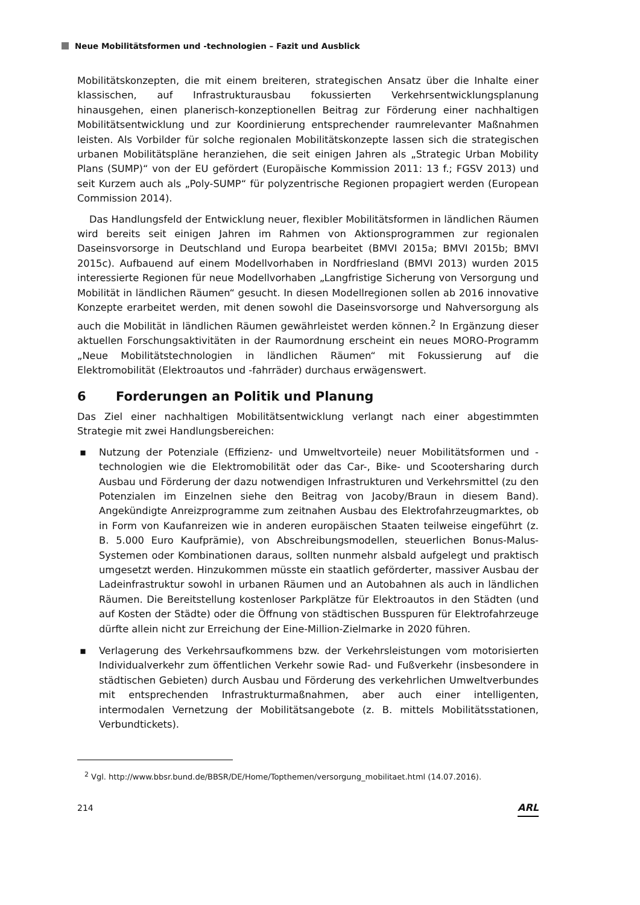Neue Mobilitätsformen und -technologien – Fazit und Ausblick
Mobilitätskonzepten, die mit einem breiteren, strategischen Ansatz über die Inhalte einer klassischen, auf Infrastrukturausbau fokussierten Verkehrsentwicklungsplanung hinausgehen, einen planerisch-konzeptionellen Beitrag zur Förderung einer nachhaltigen Mobilitätsentwicklung und zur Koordinierung entsprechender raumrelevanter Maßnahmen leisten. Als Vorbilder für solche regionalen Mobilitätskonzepte lassen sich die strategischen urbanen Mobilitätspläne heranziehen, die seit einigen Jahren als „Strategic Urban Mobility Plans (SUMP)“ von der EU gefördert (Europäische Kommission 2011: 13 f.; FGSV 2013) und seit Kurzem auch als „Poly-SUMP“ für polyzentrische Regionen propagiert werden (European Commission 2014).
Das Handlungsfeld der Entwicklung neuer, flexibler Mobilitätsformen in ländlichen Räumen wird bereits seit einigen Jahren im Rahmen von Aktionsprogrammen zur regionalen Daseinsvorsorge in Deutschland und Europa bearbeitet (BMVI 2015a; BMVI 2015b; BMVI 2015c). Aufbauend auf einem Modellvorhaben in Nordfriesland (BMVI 2013) wurden 2015 interessierte Regionen für neue Modellvorhaben „Langfristige Sicherung von Versorgung und Mobilität in ländlichen Räumen“ gesucht. In diesen Modellregionen sollen ab 2016 innovative Konzepte erarbeitet werden, mit denen sowohl die Daseinsvorsorge und Nahversorgung als auch die Mobilität in ländlichen Räumen gewährleistet werden können.<sup>2</sup> In Ergänzung dieser aktuellen Forschungsaktivitäten in der Raumordnung erscheint ein neues MORO-Programm „Neue Mobilitätstechnologien in ländlichen Räumen“ mit Fokussierung auf die Elektromobilität (Elektroautos und -fahrräder) durchaus erwägenswert.
6 Forderungen an Politik und Planung
Das Ziel einer nachhaltigen Mobilitätsentwicklung verlangt nach einer abgestimmten Strategie mit zwei Handlungsbereichen:
▪ Nutzung der Potenziale (Effizienz- und Umweltvorteile) neuer Mobilitätsformen und -technologien wie die Elektromobilität oder das Car-, Bike- und Scootersharing durch Ausbau und Förderung der dazu notwendigen Infrastrukturen und Verkehrsmittel (zu den Potenzialen im Einzelnen siehe den Beitrag von Jacoby/Braun in diesem Band). Angekündigte Anreizprogramme zum zeitnahen Ausbau des Elektrofahrzeugmarktes, ob in Form von Kaufanreizen wie in anderen europäischen Staaten teilweise eingeführt (z. B. 5.000 Euro Kaufprämie), von Abschreibungsmodellen, steuerlichen Bonus-Malus-Systemen oder Kombinationen daraus, sollten nunmehr alsbald aufgelegt und praktisch umgesetzt werden. Hinzukommen müsste ein staatlich geförderter, massiver Ausbau der Ladeinfrastruktur sowohl in urbanen Räumen und an Autobahnen als auch in ländlichen Räumen. Die Bereitstellung kostenloser Parkplätze für Elektroautos in den Städten (und auf Kosten der Städte) oder die Öffnung von städtischen Busspuren für Elektrofahrzeuge dürfte allein nicht zur Erreichung der Eine-Million-Zielmarke in 2020 führen.
▪ Verlagerung des Verkehrsaufkommens bzw. der Verkehrsleistungen vom motorisierten Individualverkehr zum öffentlichen Verkehr sowie Rad- und Fußverkehr (insbesondere in städtischen Gebieten) durch Ausbau und Förderung des verkehrlichen Umweltverbundes mit entsprechenden Infrastrukturmaßnahmen, aber auch einer intelligenten, intermodalen Vernetzung der Mobilitätsangebote (z. B. mittels Mobilitätsstationen, Verbundtickets).
<sup>2</sup> Vgl. http://www.bbsr.bund.de/BBSR/DE/Home/Topthemen/versorgung_mobilitaet.html (14.07.2016).
214 ARL